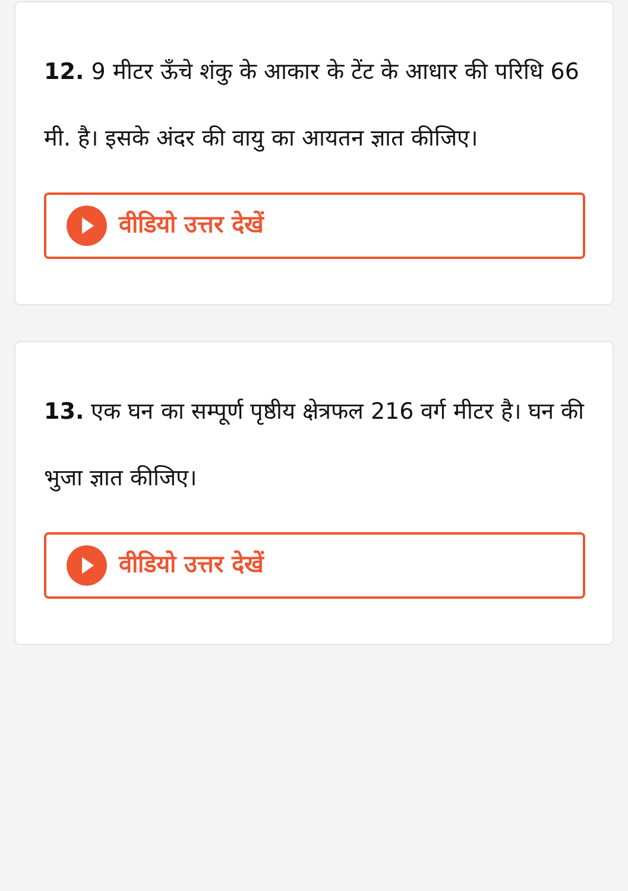12. 9 मीटर ऊँचे शंकु के आकार के टेंट के आधार की परिधि 66 मी. है। इसके अंदर की वायु का आयतन ज्ञात कीजिए।
वीडियो उत्तर देखें
13. एक घन का सम्पूर्ण पृष्ठीय क्षेत्रफल 216 वर्ग मीटर है। घन की भुजा ज्ञात कीजिए।
वीडियो उत्तर देखें